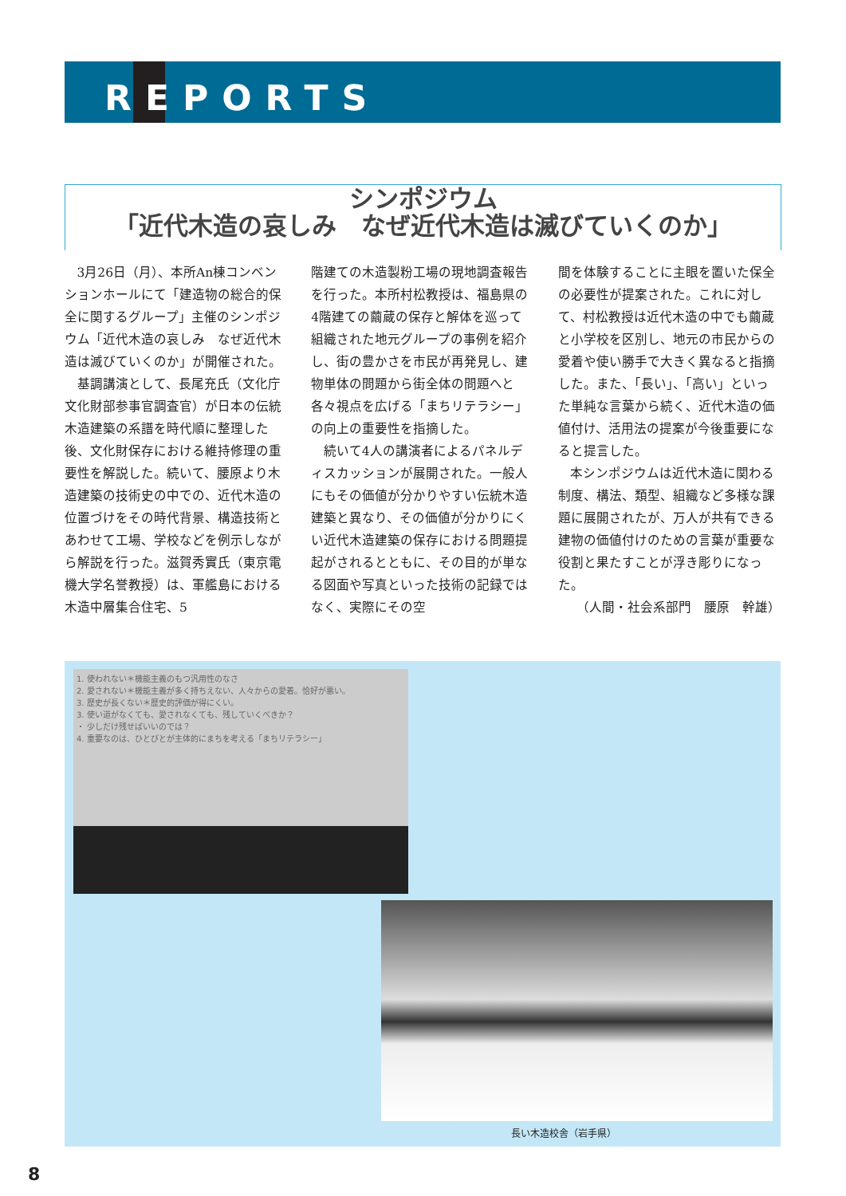REPORTS
シンポジウム
「近代木造の哀しみ　なぜ近代木造は滅びていくのか」
3月26日（月）、本所An棟コンベンションホールにて「建造物の総合的保全に関するグループ」主催のシンポジウム「近代木造の哀しみ　なぜ近代木造は滅びていくのか」が開催された。
基調講演として、長尾充氏（文化庁文化財部参事官調査官）が日本の伝統木造建築の系譜を時代順に整理した後、文化財保存における維持修理の重要性を解説した。続いて、腰原より木造建築の技術史の中での、近代木造の位置づけをその時代背景、構造技術とあわせて工場、学校などを例示しながら解説を行った。滋賀秀實氏（東京電機大学名誉教授）は、軍艦島における木造中層集合住宅、5
階建ての木造製粉工場の現地調査報告を行った。本所村松教授は、福島県の4階建ての繭蔵の保存と解体を巡って組織された地元グループの事例を紹介し、街の豊かさを市民が再発見し、建物単体の問題から街全体の問題へと各々視点を広げる「まちリテラシー」の向上の重要性を指摘した。
続いて4人の講演者によるパネルディスカッションが展開された。一般人にもその価値が分かりやすい伝統木造建築と異なり、その価値が分かりにくい近代木造建築の保存における問題提起がされるとともに、その目的が単なる図面や写真といった技術の記録ではなく、実際にその空
間を体験することに主眼を置いた保全の必要性が提案された。これに対して、村松教授は近代木造の中でも繭蔵と小学校を区別し、地元の市民からの愛着や使い勝手で大きく異なると指摘した。また、「長い」、「高い」といった単純な言葉から続く、近代木造の価値付け、活用法の提案が今後重要になると提言した。
本シンポジウムは近代木造に関わる制度、構法、類型、組織など多様な課題に展開されたが、万人が共有できる建物の価値付けのための言葉が重要な役割と果たすことが浮き彫りになった。
（人間・社会系部門　腰原　幹雄）
1. 使われない＊機能主義のもつ汎用性のなさ
2. 愛されない＊機能主義が多く持ちえない、人々からの愛着。恰好が悪い。
3. 歴史が長くない＊歴史的評価が得にくい。
3. 使い道がなくても、愛されなくても、残していくべきか？
・ 少しだけ残せばいいのでは？
4. 重要なのは、ひとびとが主体的にまちを考える「まちリテラシー」
長い木造校舎（岩手県）
8